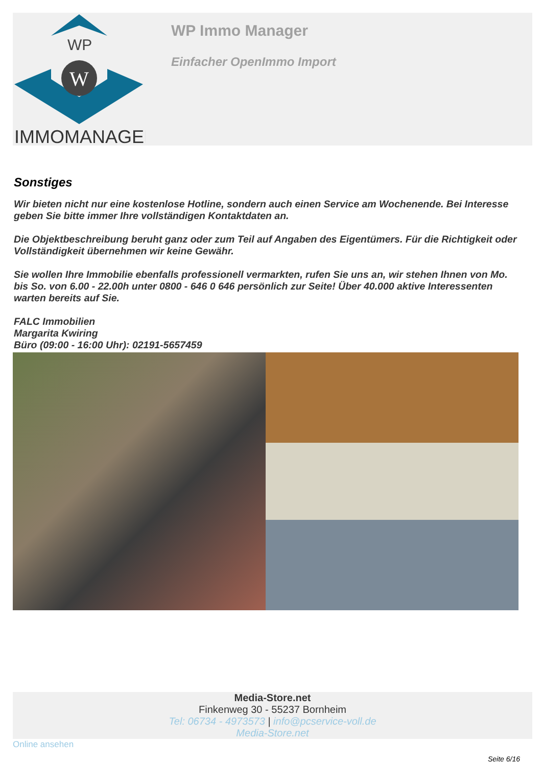WP
W
IMMOMANAGER
WP Immo Manager
Einfacher OpenImmo Import
Sonstiges
Wir bieten nicht nur eine kostenlose Hotline, sondern auch einen Service am Wochenende. Bei Interesse geben Sie bitte immer Ihre vollständigen Kontaktdaten an.
Die Objektbeschreibung beruht ganz oder zum Teil auf Angaben des Eigentümers. Für die Richtigkeit oder Vollständigkeit übernehmen wir keine Gewähr.
Sie wollen Ihre Immobilie ebenfalls professionell vermarkten, rufen Sie uns an, wir stehen Ihnen von Mo. bis So. von 6.00 - 22.00h unter 0800 - 646 0 646 persönlich zur Seite! Über 40.000 aktive Interessenten warten bereits auf Sie.
FALC Immobilien
Margarita Kwiring
Büro (09:00 - 16:00 Uhr): 02191-5657459
Media-Store.net
Finkenweg 30 - 55237 Bornheim
Tel: 06734 - 4973573 | info@pcservice-voll.de
Media-Store.net
Online ansehen
Seite 6/16